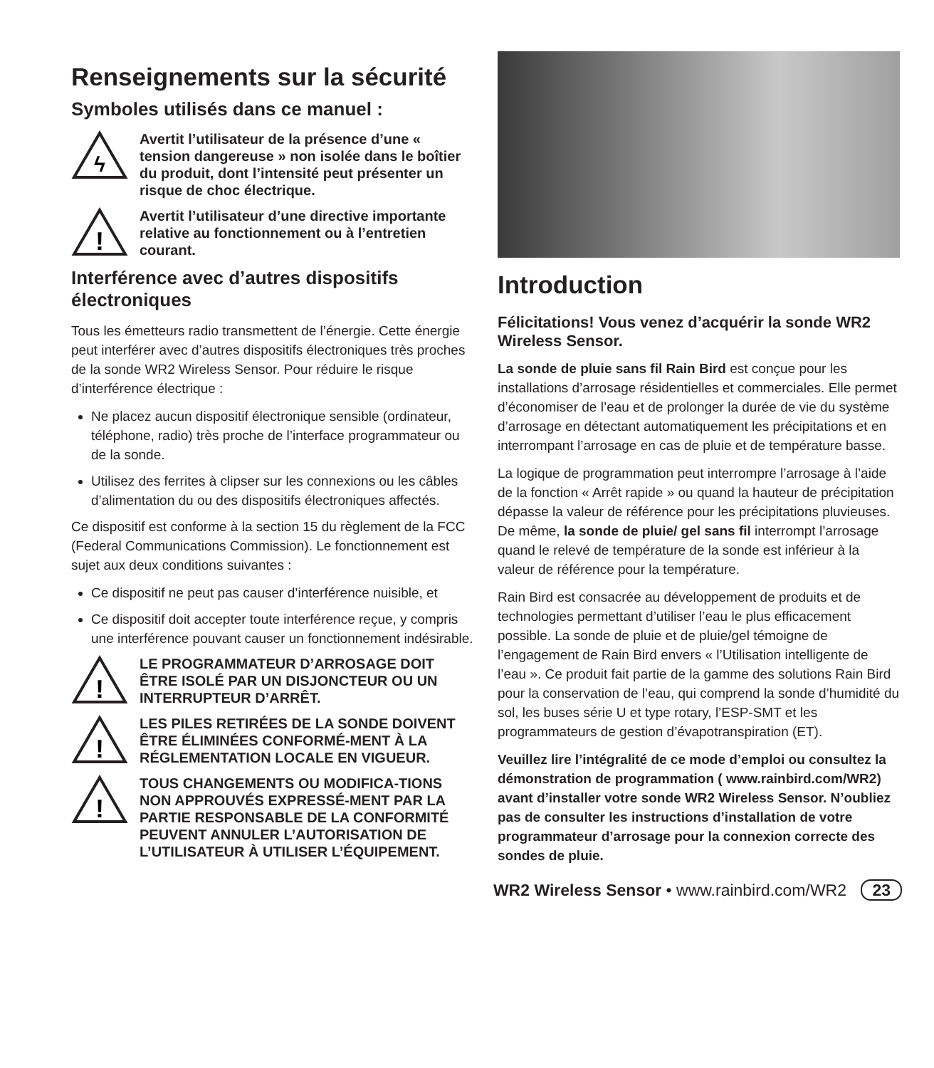Renseignements sur la sécurité
Symboles utilisés dans ce manuel :
ϟ
Avertit l’utilisateur de la présence d’une « tension dangereuse » non isolée dans le boîtier du produit, dont l’intensité peut présenter un risque de choc électrique.
!
Avertit l’utilisateur d’une directive importante relative au fonctionnement ou à l’entretien courant.
Interférence avec d’autres dispositifs électroniques
Tous les émetteurs radio transmettent de l’énergie. Cette énergie peut interférer avec d’autres dispositifs électroniques très proches de la sonde WR2 Wireless Sensor. Pour réduire le risque d’interférence électrique :
Ne placez aucun dispositif électronique sensible (ordinateur, téléphone, radio) très proche de l’interface programmateur ou de la sonde.
Utilisez des ferrites à clipser sur les connexions ou les câbles d’alimentation du ou des dispositifs électroniques affectés.
Ce dispositif est conforme à la section 15 du règlement de la FCC (Federal Communications Commission). Le fonctionnement est sujet aux deux conditions suivantes :
Ce dispositif ne peut pas causer d’interférence nuisible, et
Ce dispositif doit accepter toute interférence reçue, y compris une interférence pouvant causer un fonctionnement indésirable.
!
LE PROGRAMMATEUR D’ARROSAGE DOIT ÊTRE ISOLÉ PAR UN DISJONCTEUR OU UN INTERRUPTEUR D’ARRÊT.
!
LES PILES RETIRÉES DE LA SONDE DOIVENT ÊTRE ÉLIMINÉES CONFORMÉ-MENT À LA RÉGLEMENTATION LOCALE EN VIGUEUR.
!
TOUS CHANGEMENTS OU MODIFICA-TIONS NON APPROUVÉS EXPRESSÉ-MENT PAR LA PARTIE RESPONSABLE DE LA CONFORMITÉ PEUVENT ANNULER L’AUTORISATION DE L’UTILISATEUR À UTILISER L’ÉQUIPEMENT.
Introduction
Félicitations! Vous venez d’acquérir la sonde WR2 Wireless Sensor.
La sonde de pluie sans fil Rain Bird est conçue pour les installations d’arrosage résidentielles et commerciales. Elle permet d’économiser de l’eau et de prolonger la durée de vie du système d’arrosage en détectant automatiquement les précipitations et en interrompant l’arrosage en cas de pluie et de température basse.
La logique de programmation peut interrompre l’arrosage à l’aide de la fonction « Arrêt rapide » ou quand la hauteur de précipitation dépasse la valeur de référence pour les précipitations pluvieuses. De même, la sonde de pluie/ gel sans fil interrompt l’arrosage quand le relevé de température de la sonde est inférieur à la valeur de référence pour la température.
Rain Bird est consacrée au développement de produits et de technologies permettant d’utiliser l’eau le plus efficacement possible. La sonde de pluie et de pluie/gel témoigne de l’engagement de Rain Bird envers « l’Utilisation intelligente de l’eau ». Ce produit fait partie de la gamme des solutions Rain Bird pour la conservation de l’eau, qui comprend la sonde d’humidité du sol, les buses série U et type rotary, l’ESP-SMT et les programmateurs de gestion d’évapotranspiration (ET).
Veuillez lire l’intégralité de ce mode d’emploi ou consultez la démonstration de programmation ( www.rainbird.com/WR2) avant d’installer votre sonde WR2 Wireless Sensor. N’oubliez pas de consulter les instructions d’installation de votre programmateur d’arrosage pour la connexion correcte des sondes de pluie.
WR2 Wireless Sensor • www.rainbird.com/WR2 23